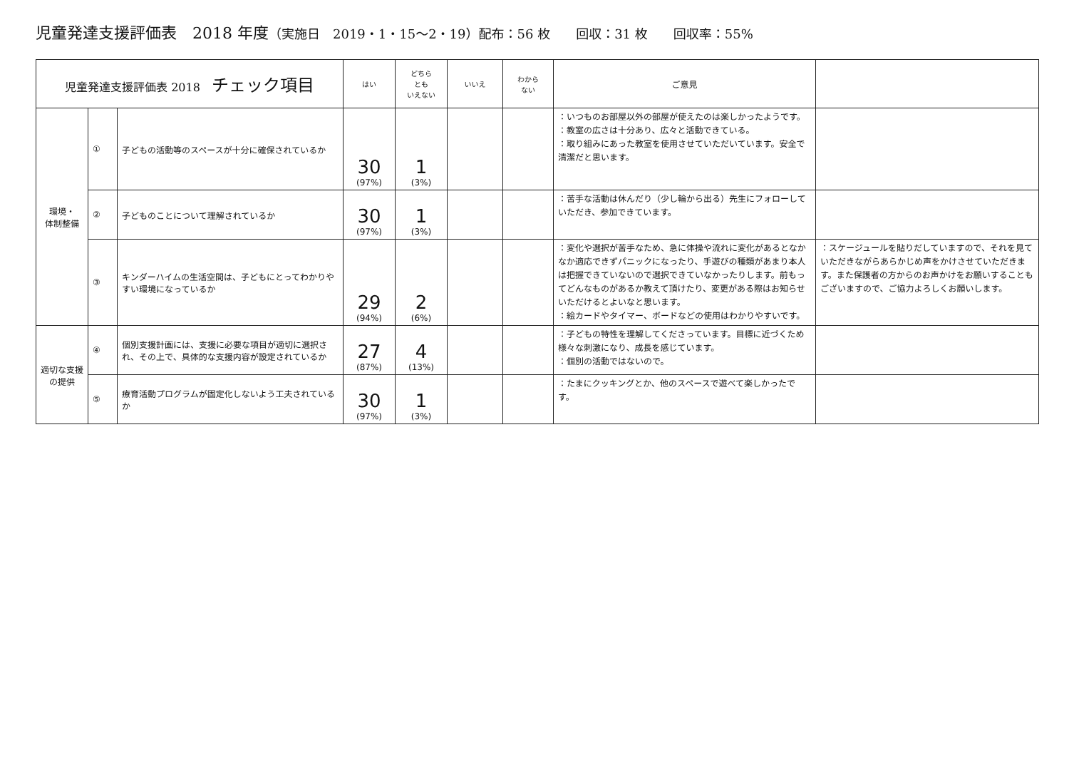児童発達支援評価表　2018 年度（実施日　2019・1・15～2・19）配布：56 枚　　回収：31 枚　　回収率：55%
| 児童発達支援評価表 2018 チェック項目 | | | はい | どちら とも いえない | いいえ | わから ない | ご意見 | |
| --- | --- | --- | --- | --- | --- | --- | --- | --- |
| 環境・ 体制整備 | ① | 子どもの活動等のスペースが十分に確保されているか | 30 (97%) | 1 (3%) | | | ：いつものお部屋以外の部屋が使えたのは楽しかったようです。 ：教室の広さは十分あり、広々と活動できている。 ：取り組みにあった教室を使用させていただいています。安全で清潔だと思います。 | |
| | ② | 子どものことについて理解されているか | 30 (97%) | 1 (3%) | | | ：苦手な活動は休んだり（少し輪から出る）先生にフォローしていただき、参加できています。 | |
| | ③ | キンダーハイムの生活空間は、子どもにとってわかりやすい環境になっているか | 29 (94%) | 2 (6%) | | | ：変化や選択が苦手なため、急に体操や流れに変化があるとなかなか適応できずパニックになったり、手遊びの種類があまり本人は把握できていないので選択できていなかったりします。前もってどんなものがあるか教えて頂けたり、変更がある際はお知らせいただけるとよいなと思います。 ：絵カードやタイマー、ボードなどの使用はわかりやすいです。 | ：スケージュールを貼りだしていますので、それを見ていただきながらあらかじめ声をかけさせていただきます。また保護者の方からのお声かけをお願いすることもございますので、ご協力よろしくお願いします。 |
| 適切な支援の提供 | ④ | 個別支援計画には、支援に必要な項目が適切に選択され、その上で、具体的な支援内容が設定されているか | 27 (87%) | 4 (13%) | | | ：子どもの特性を理解してくださっています。目標に近づくため様々な刺激になり、成長を感じています。 ：個別の活動ではないので。 | |
| | ⑤ | 療育活動プログラムが固定化しないよう工夫されているか | 30 (97%) | 1 (3%) | | | ：たまにクッキングとか、他のスペースで遊べて楽しかったです。 | |